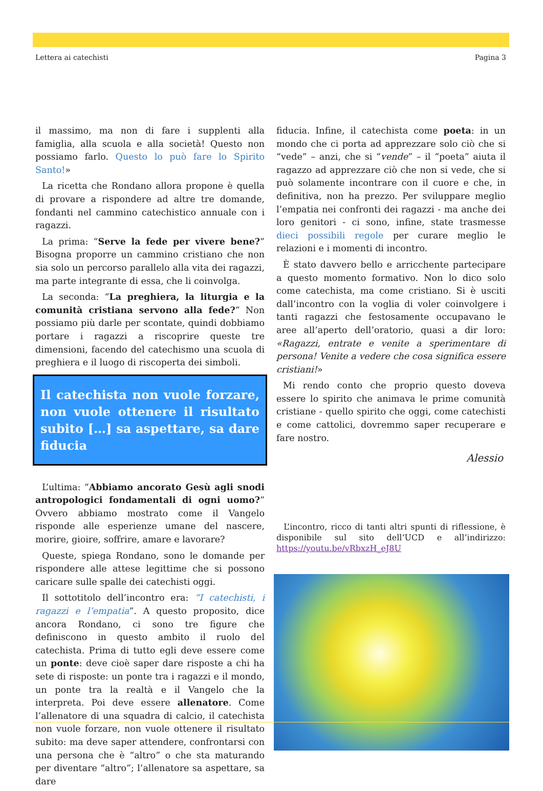Lettera ai catechisti Pagina 3
il massimo, ma non di fare i supplenti alla famiglia, alla scuola e alla società! Questo non possiamo farlo. Questo lo può fare lo Spirito Santo!»
La ricetta che Rondano allora propone è quella di provare a rispondere ad altre tre domande, fondanti nel cammino catechistico annuale con i ragazzi.
La prima: “Serve la fede per vivere bene?” Bisogna proporre un cammino cristiano che non sia solo un percorso parallelo alla vita dei ragazzi, ma parte integrante di essa, che li coinvolga.
La seconda: “La preghiera, la liturgia e la comunità cristiana servono alla fede?” Non possiamo più darle per scontate, quindi dobbiamo portare i ragazzi a riscoprire queste tre dimensioni, facendo del catechismo una scuola di preghiera e il luogo di riscoperta dei simboli.
Il catechista non vuole forzare, non vuole ottenere il risultato subito […] sa aspettare, sa dare fiducia
L’ultima: “Abbiamo ancorato Gesù agli snodi antropologici fondamentali di ogni uomo?” Ovvero abbiamo mostrato come il Vangelo risponde alle esperienze umane del nascere, morire, gioire, soffrire, amare e lavorare?
Queste, spiega Rondano, sono le domande per rispondere alle attese legittime che si possono caricare sulle spalle dei catechisti oggi.
Il sottotitolo dell’incontro era: “I catechisti, i ragazzi e l’empatia”. A questo proposito, dice ancora Rondano, ci sono tre figure che definiscono in questo ambito il ruolo del catechista. Prima di tutto egli deve essere come un ponte: deve cioè saper dare risposte a chi ha sete di risposte: un ponte tra i ragazzi e il mondo, un ponte tra la realtà e il Vangelo che la interpreta. Poi deve essere allenatore. Come l’allenatore di una squadra di calcio, il catechista non vuole forzare, non vuole ottenere il risultato subito: ma deve saper attendere, confrontarsi con una persona che è “altro” o che sta maturando per diventare “altro”; l’allenatore sa aspettare, sa dare
fiducia. Infine, il catechista come poeta: in un mondo che ci porta ad apprezzare solo ciò che si “vede” – anzi, che si “vende” – il “poeta” aiuta il ragazzo ad apprezzare ciò che non si vede, che si può solamente incontrare con il cuore e che, in definitiva, non ha prezzo. Per sviluppare meglio l’empatia nei confronti dei ragazzi - ma anche dei loro genitori - ci sono, infine, state trasmesse dieci possibili regole per curare meglio le relazioni e i momenti di incontro.
È stato davvero bello e arricchente partecipare a questo momento formativo. Non lo dico solo come catechista, ma come cristiano. Si è usciti dall’incontro con la voglia di voler coinvolgere i tanti ragazzi che festosamente occupavano le aree all’aperto dell’oratorio, quasi a dir loro: «Ragazzi, entrate e venite a sperimentare di persona! Venite a vedere che cosa significa essere cristiani!»
Mi rendo conto che proprio questo doveva essere lo spirito che animava le prime comunità cristiane - quello spirito che oggi, come catechisti e come cattolici, dovremmo saper recuperare e fare nostro.
Alessio
L’incontro, ricco di tanti altri spunti di riflessione, è disponibile sul sito dell’UCD e all’indirizzo: https://youtu.be/vRbxzH_eJ8U